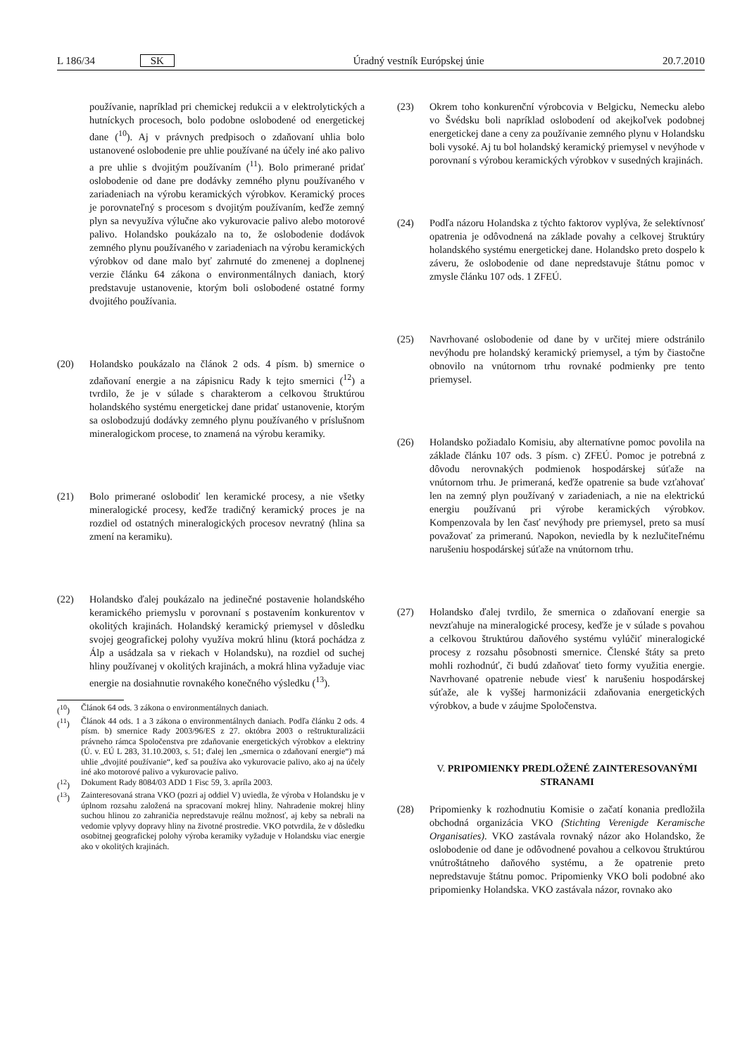L 186/34 SK Úradný vestník Európskej únie 20.7.2010
používanie, napríklad pri chemickej redukcii a v elektrolytických a hutníckych procesoch, bolo podobne oslobodené od energetickej dane (<sup>10</sup>). Aj v právnych predpisoch o zdaňovaní uhlia bolo ustanovené oslobodenie pre uhlie používané na účely iné ako palivo a pre uhlie s dvojitým používaním (<sup>11</sup>). Bolo primerané pridať oslobodenie od dane pre dodávky zemného plynu používaného v zariadeniach na výrobu keramických výrobkov. Keramický proces je porovnateľný s procesom s dvojitým používaním, keďže zemný plyn sa nevyužíva výlučne ako vykurovacie palivo alebo motorové palivo. Holandsko poukázalo na to, že oslobodenie dodávok zemného plynu používaného v zariadeniach na výrobu keramických výrobkov od dane malo byť zahrnuté do zmenenej a doplnenej verzie článku 64 zákona o environmentálnych daniach, ktorý predstavuje ustanovenie, ktorým boli oslobodené ostatné formy dvojitého používania.
(20) Holandsko poukázalo na článok 2 ods. 4 písm. b) smernice o zdaňovaní energie a na zápisnicu Rady k tejto smernici (<sup>12</sup>) a tvrdilo, že je v súlade s charakterom a celkovou štruktúrou holandského systému energetickej dane pridať ustanovenie, ktorým sa oslobodzujú dodávky zemného plynu používaného v príslušnom mineralogickom procese, to znamená na výrobu keramiky.
(21) Bolo primerané oslobodiť len keramické procesy, a nie všetky mineralogické procesy, keďže tradičný keramický proces je na rozdiel od ostatných mineralogických procesov nevratný (hlina sa zmení na keramiku).
(22) Holandsko ďalej poukázalo na jedinečné postavenie holandského keramického priemyslu v porovnaní s postavením konkurentov v okolitých krajinách. Holandský keramický priemysel v dôsledku svojej geografickej polohy využíva mokrú hlinu (ktorá pochádza z Álp a usádzala sa v riekach v Holandsku), na rozdiel od suchej hliny používanej v okolitých krajinách, a mokrá hlina vyžaduje viac energie na dosiahnutie rovnakého konečného výsledku (<sup>13</sup>).
(<sup>10</sup>) Článok 64 ods. 3 zákona o environmentálnych daniach.
(<sup>11</sup>) Článok 44 ods. 1 a 3 zákona o environmentálnych daniach. Podľa článku 2 ods. 4 písm. b) smernice Rady 2003/96/ES z 27. októbra 2003 o reštrukturalizácii právneho rámca Spoločenstva pre zdaňovanie energetických výrobkov a elektriny (Ú. v. EÚ L 283, 31.10.2003, s. 51; ďalej len „smernica o zdaňovaní energie“) má uhlie „dvojité používanie“, keď sa používa ako vykurovacie palivo, ako aj na účely iné ako motorové palivo a vykurovacie palivo.
(<sup>12</sup>) Dokument Rady 8084/03 ADD 1 Fisc 59, 3. apríla 2003.
(<sup>13</sup>) Zainteresovaná strana VKO (pozri aj oddiel V) uviedla, že výroba v Holandsku je v úplnom rozsahu založená na spracovaní mokrej hliny. Nahradenie mokrej hliny suchou hlinou zo zahraničia nepredstavuje reálnu možnosť, aj keby sa nebrali na vedomie vplyvy dopravy hliny na životné prostredie. VKO potvrdila, že v dôsledku osobitnej geografickej polohy výroba keramiky vyžaduje v Holandsku viac energie ako v okolitých krajinách.
(23) Okrem toho konkurenční výrobcovia v Belgicku, Nemecku alebo vo Švédsku boli napríklad oslobodení od akejkoľvek podobnej energetickej dane a ceny za používanie zemného plynu v Holandsku boli vysoké. Aj tu bol holandský keramický priemysel v nevýhode v porovnaní s výrobou keramických výrobkov v susedných krajinách.
(24) Podľa názoru Holandska z týchto faktorov vyplýva, že selektívnosť opatrenia je odôvodnená na základe povahy a celkovej štruktúry holandského systému energetickej dane. Holandsko preto dospelo k záveru, že oslobodenie od dane nepredstavuje štátnu pomoc v zmysle článku 107 ods. 1 ZFEÚ.
(25) Navrhované oslobodenie od dane by v určitej miere odstránilo nevýhodu pre holandský keramický priemysel, a tým by čiastočne obnovilo na vnútornom trhu rovnaké podmienky pre tento priemysel.
(26) Holandsko požiadalo Komisiu, aby alternatívne pomoc povolila na základe článku 107 ods. 3 písm. c) ZFEÚ. Pomoc je potrebná z dôvodu nerovnakých podmienok hospodárskej súťaže na vnútornom trhu. Je primeraná, keďže opatrenie sa bude vzťahovať len na zemný plyn používaný v zariadeniach, a nie na elektrickú energiu používanú pri výrobe keramických výrobkov. Kompenzovala by len časť nevýhody pre priemysel, preto sa musí považovať za primeranú. Napokon, neviedla by k nezlučiteľnému narušeniu hospodárskej súťaže na vnútornom trhu.
(27) Holandsko ďalej tvrdilo, že smernica o zdaňovaní energie sa nevzťahuje na mineralogické procesy, keďže je v súlade s povahou a celkovou štruktúrou daňového systému vylúčiť mineralogické procesy z rozsahu pôsobnosti smernice. Členské štáty sa preto mohli rozhodnúť, či budú zdaňovať tieto formy využitia energie. Navrhované opatrenie nebude viesť k narušeniu hospodárskej súťaže, ale k vyššej harmonizácii zdaňovania energetických výrobkov, a bude v záujme Spoločenstva.
V. PRIPOMIENKY PREDLOŽENÉ ZAINTERESOVANÝMI STRANAMI
(28) Pripomienky k rozhodnutiu Komisie o začatí konania predložila obchodná organizácia VKO (Stichting Verenigde Keramische Organisaties). VKO zastávala rovnaký názor ako Holandsko, že oslobodenie od dane je odôvodnené povahou a celkovou štruktúrou vnútroštátneho daňového systému, a že opatrenie preto nepredstavuje štátnu pomoc. Pripomienky VKO boli podobné ako pripomienky Holandska. VKO zastávala názor, rovnako ako